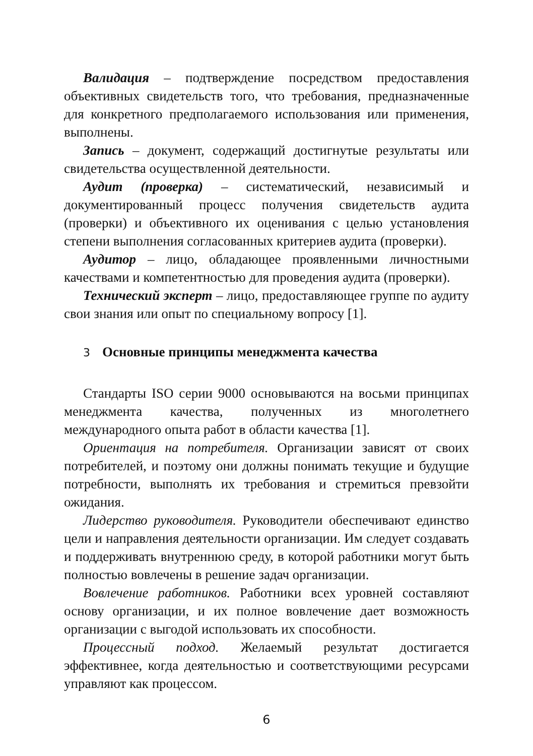Валидация – подтверждение посредством предоставления объективных свидетельств того, что требования, предназначенные для конкретного предполагаемого использования или применения, выполнены.
Запись – документ, содержащий достигнутые результаты или свидетельства осуществленной деятельности.
Аудит (проверка) – систематический, независимый и документированный процесс получения свидетельств аудита (проверки) и объективного их оценивания с целью установления степени выполнения согласованных критериев аудита (проверки).
Аудитор – лицо, обладающее проявленными личностными качествами и компетентностью для проведения аудита (проверки).
Технический эксперт – лицо, предоставляющее группе по аудиту свои знания или опыт по специальному вопросу [1].
3 Основные принципы менеджмента качества
Стандарты ISO серии 9000 основываются на восьми принципах менеджмента качества, полученных из многолетнего международного опыта работ в области качества [1].
Ориентация на потребителя. Организации зависят от своих потребителей, и поэтому они должны понимать текущие и будущие потребности, выполнять их требования и стремиться превзойти ожидания.
Лидерство руководителя. Руководители обеспечивают единство цели и направления деятельности организации. Им следует создавать и поддерживать внутреннюю среду, в которой работники могут быть полностью вовлечены в решение задач организации.
Вовлечение работников. Работники всех уровней составляют основу организации, и их полное вовлечение дает возможность организации с выгодой использовать их способности.
Процессный подход. Желаемый результат достигается эффективнее, когда деятельностью и соответствующими ресурсами управляют как процессом.
6